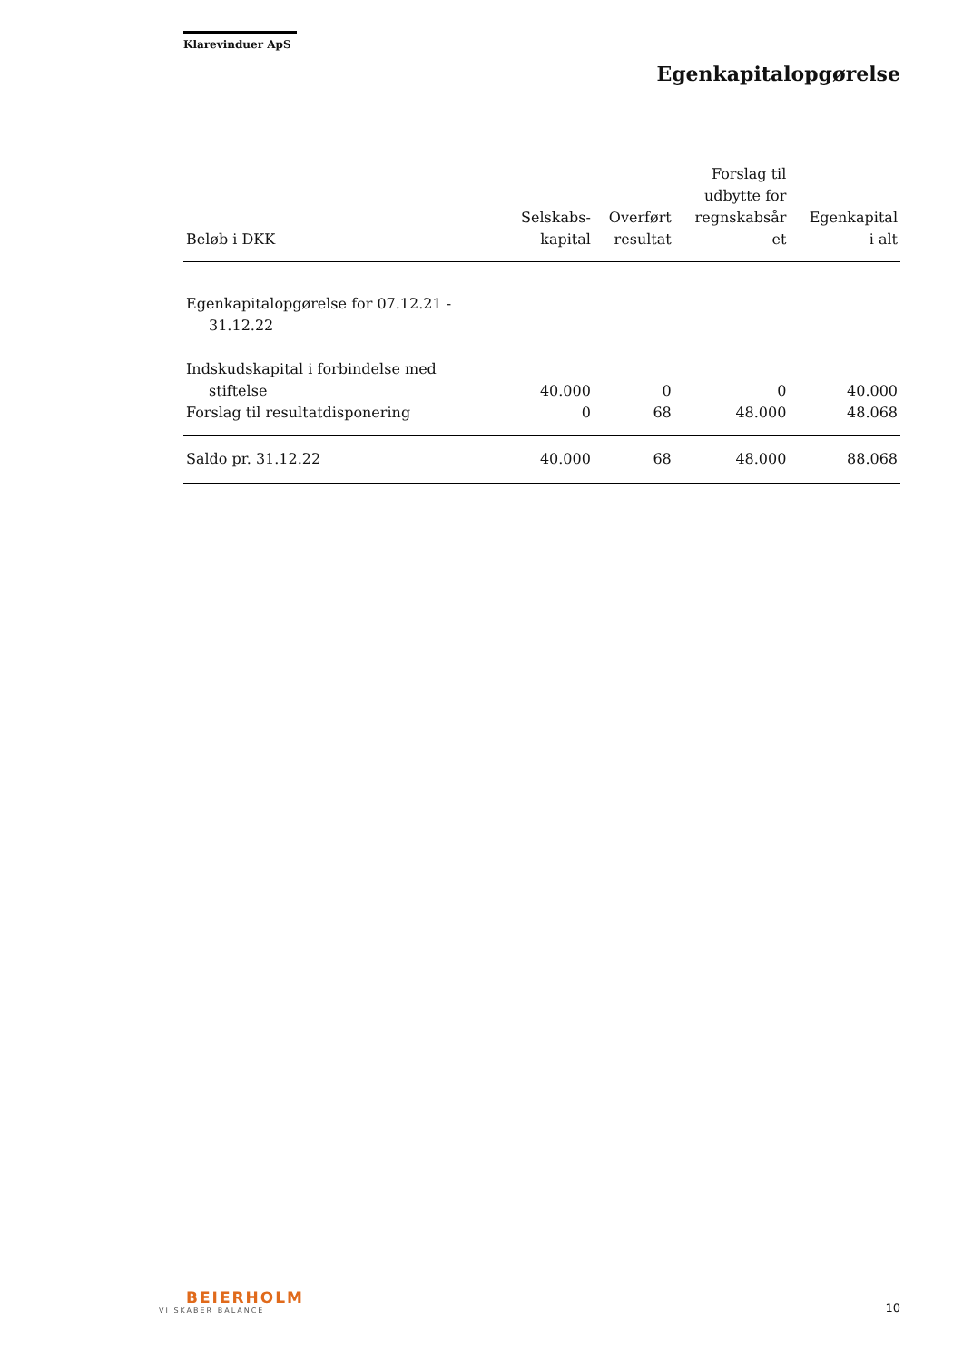Klarevinduer ApS
Egenkapitalopgørelse
| Beløb i DKK | Selskabs- kapital | Overført resultat | Forslag til udbytte for regnskabsår et | Egenkapital i alt |
| --- | --- | --- | --- | --- |
| Egenkapitalopgørelse for 07.12.21 - 31.12.22 | | | | |
| Indskudskapital i forbindelse med stiftelse | 40.000 | 0 | 0 | 40.000 |
| Forslag til resultatdisponering | 0 | 68 | 48.000 | 48.068 |
| Saldo pr. 31.12.22 | 40.000 | 68 | 48.000 | 88.068 |
BEIERHOLM
VI SKABER BALANCE
10